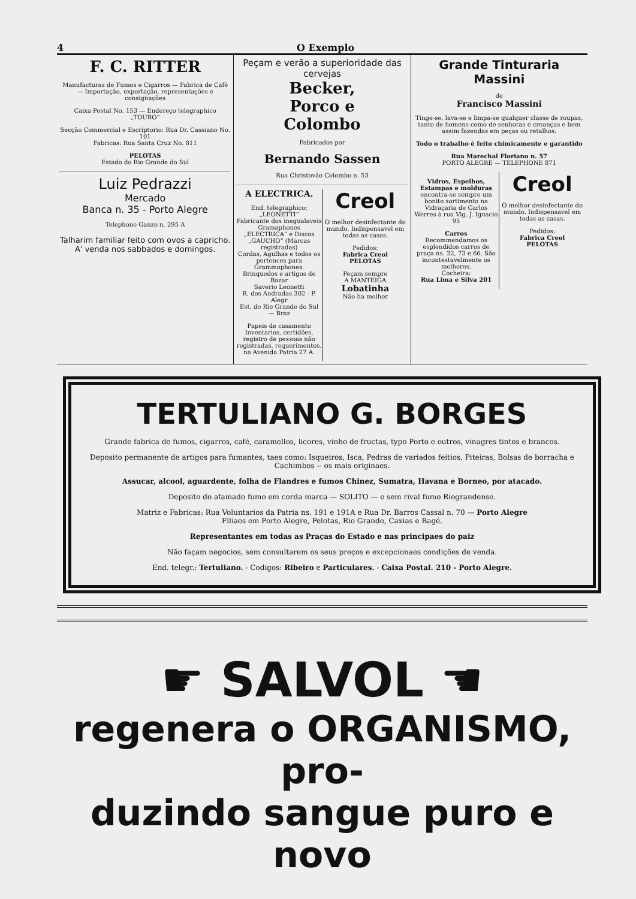4 O Exemplo
F. C. RITTER
Manufacturas de Fumos e Cigarros — Fabrica de Café — Importação, exportação, representações e consignações
Caixa Postal No. 153 — Endereço telegraphico „TOURO“
Secção Commercial e Escriptorio: Rua Dr. Cassiano No. 101
Fabricas: Rua Santa Cruz No. 811
PELOTAS
Estado do Rio Grande do Sul
Luiz Pedrazzi
Mercado
Banca n. 35 - Porto Alegre
Telephone Ganzo n. 295 A
Talharim familiar feito com ovos a capricho.
A' venda nos sabbados e domingos.
Peçam e verão a superioridade das cervejas
Becker,
Porco e
Colombo
Fabricados por
Bernando Sassen
Rua Christovão Colombo n. 53
A ELECTRICA.
End. telegraphico: „LEONETTI“
Fabricante dos inegualaveis Gramaphones „ELECTRICA“ e Discos „GAUCHO“ (Marcas registradas)
Cordas, Agulhas e todos os pertences para Grammophones.
Brinquedos e artigos de Bazar
Saverio Leonetti
R. dos Andradas 302 - P. Alegr
Est. do Rio Grande do Sul — Braz
Papeis de casamento
Inventarios, certidões, registro de pessoas não registradas, requerimentos, na Avenida Patria 27 A.
Creol
O melhor desinfectante do mundo. Indispensavel em todas as casas.
Pedidos:
Fabrica Creol
PELOTAS
Peçam sempre
A MANTEIGA
Lobatinha
Não ha melhor
Grande Tinturaria Massini
de
Francisco Massini
Tinge-se, lava-se e limpa-se qualquer classe de roupas, tanto de homens como de senhoras e creanças e bem assim fazendas em peças ou retalhos.
Todo o trabalho é feito chimicamente e garantido
Rua Marechal Floriano n. 57
PORTO ALEGRE — TELEPHONE 871
Vidros, Espelhos, Estampas e molduras encontra-se sempre um bonito sortimento na Vidraçaria de Carlos Werres à rua Vig. J. Ignacio 95
Carros
Recommendamos os esplendidos carros de praça ns. 32, 73 e 66. São incontestavelmente os melhores.
Cocheira:
Rua Lima e Silva 201
Creol
O melhor desinfectante do mundo. Indispensavel em todas as casas.
Pedidos:
Fabrica Creol
PELOTAS
TERTULIANO G. BORGES
Grande fabrica de fumos, cigarros, café, caramellos, licores, vinho de fructas, typo Porto e outros, vinagres tintos e brancos.
Deposito permanente de artigos para fumantes, taes como: Isqueiros, Isca, Pedras de variados feitios, Piteiras, Bolsas de borracha e Cachimbos -- os mais originaes.
Assucar, alcool, aguardente, folha de Flandres e fumos Chinez, Sumatra, Havana e Borneo, por atacado.
Deposito do afamado fumo em corda marca — SOLITO — e sem rival fumo Riograndense.
Matriz e Fabricas: Rua Voluntarios da Patria ns. 191 e 191A e Rua Dr. Barros Cassal n. 70 — Porto Alegre
Filiaes em Porto Alegre, Pelotas, Rio Grande, Caxias e Bagé.
Representantes em todas as Praças do Estado e nas principaes do paiz
Não façam negocios, sem consultarem os seus preços e excepcionaes condições de venda.
End. telegr.: Tertuliano. - Codigos: Ribeiro e Particulares. - Caixa Postal. 210 - Porto Alegre.
☛ SALVOL ☚
regenera o ORGANISMO, pro-
duzindo sangue puro e novo